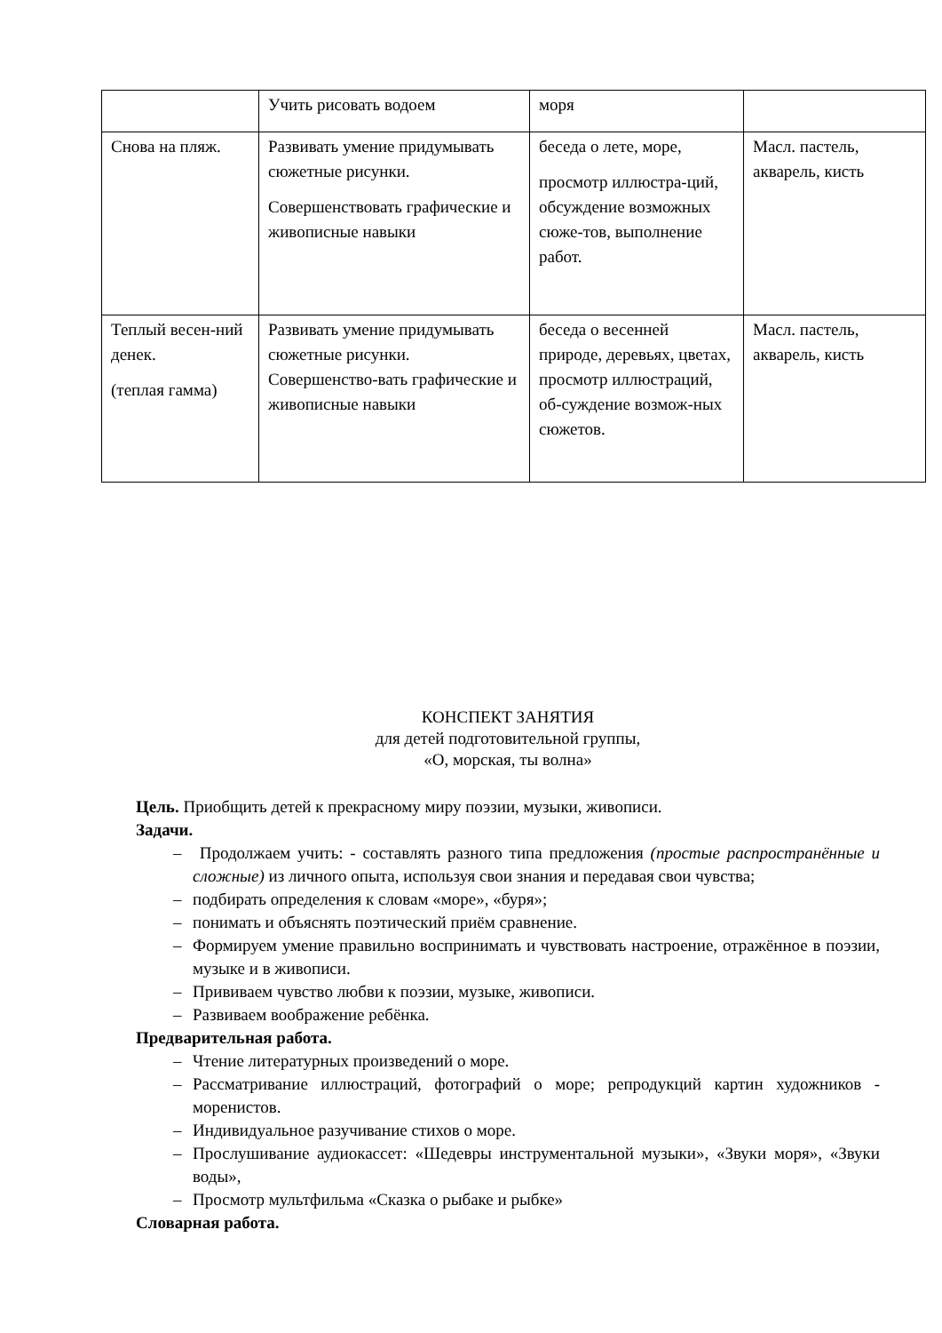| | Учить рисовать водоем | моря | |
| Снова на пляж. | Развивать умение придумывать сюжетные рисунки. Совершенствовать графические и живописные навыки | беседа о лете, море, просмотр иллюстра-ций, обсуждение возможных сюже-тов, выполнение работ. | Масл. пастель, акварель, кисть |
| Теплый весен-ний денек. (теплая гамма) | Развивать умение придумывать сюжетные рисунки. Совершенство-вать графические и живописные навыки | беседа о весенней природе, деревьях, цветах, просмотр иллюстраций, об-суждение возмож-ных сюжетов. | Масл. пастель, акварель, кисть |
КОНСПЕКТ ЗАНЯТИЯ
для детей подготовительной группы,
«О, морская, ты волна»
Цель. Приобщить детей к прекрасному миру поэзии, музыки, живописи.
Задачи.
– Продолжаем учить: - составлять разного типа предложения (простые распространённые и сложные) из личного опыта, используя свои знания и передавая свои чувства;
– подбирать определения к словам «море», «буря»;
– понимать и объяснять поэтический приём сравнение.
– Формируем умение правильно воспринимать и чувствовать настроение, отражённое в поэзии, музыке и в живописи.
– Прививаем чувство любви к поэзии, музыке, живописи.
– Развиваем воображение ребёнка.
Предварительная работа.
– Чтение литературных произведений о море.
– Рассматривание иллюстраций, фотографий о море; репродукций картин художников - моренистов.
– Индивидуальное разучивание стихов о море.
– Прослушивание аудиокассет: «Шедевры инструментальной музыки», «Звуки моря», «Звуки воды»,
– Просмотр мультфильма «Сказка о рыбаке и рыбке»
Словарная работа.